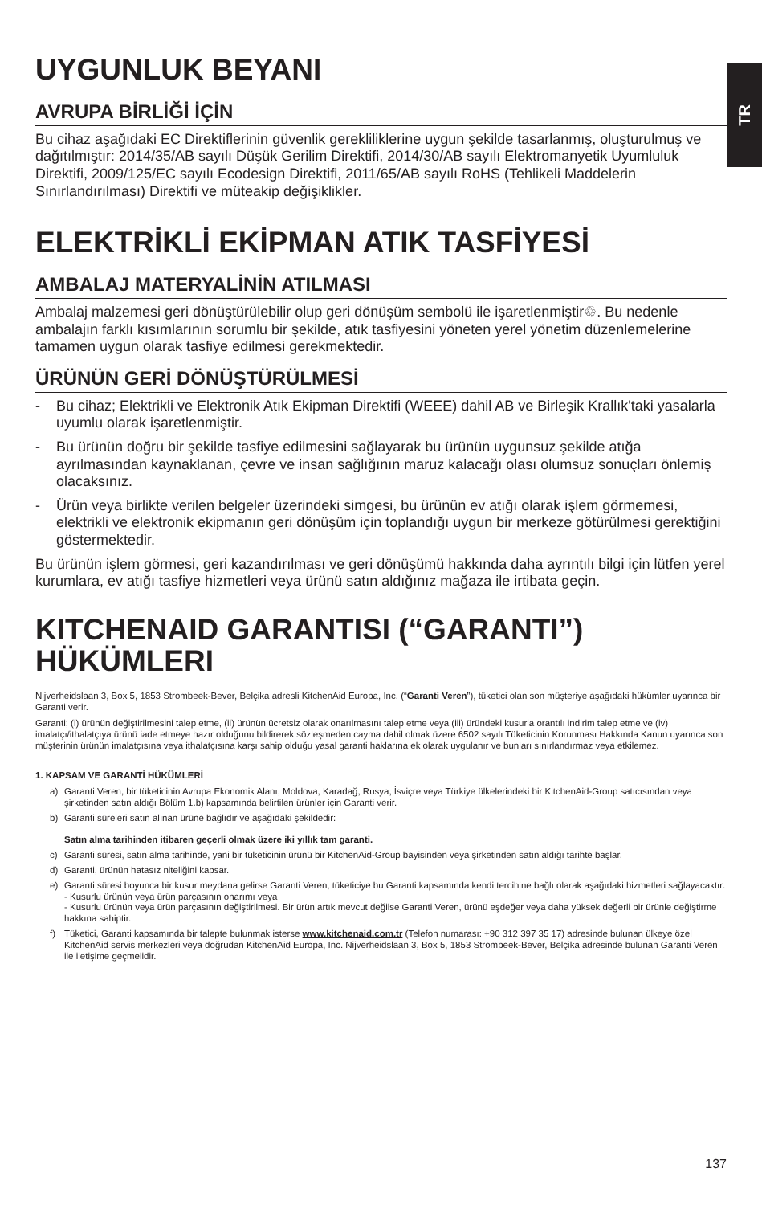TR
UYGUNLUK BEYANI
AVRUPA BİRLİĞİ İÇİN
Bu cihaz aşağıdaki EC Direktiflerinin güvenlik gerekliliklerine uygun şekilde tasarlanmış, oluşturulmuş ve dağıtılmıştır: 2014/35/AB sayılı Düşük Gerilim Direktifi, 2014/30/AB sayılı Elektromanyetik Uyumluluk Direktifi, 2009/125/EC sayılı Ecodesign Direktifi, 2011/65/AB sayılı RoHS (Tehlikeli Maddelerin Sınırlandırılması) Direktifi ve müteakip değişiklikler.
ELEKTRİKLİ EKİPMAN ATIK TASFİYESİ
AMBALAJ MATERYALİNİN ATILMASI
Ambalaj malzemesi geri dönüştürülebilir olup geri dönüşüm sembolü ile işaretlenmiştir♲. Bu nedenle ambalajın farklı kısımlarının sorumlu bir şekilde, atık tasfiyesini yöneten yerel yönetim düzenlemelerine tamamen uygun olarak tasfiye edilmesi gerekmektedir.
ÜRÜNÜN GERİ DÖNÜŞTÜRÜLMESİ
- Bu cihaz; Elektrikli ve Elektronik Atık Ekipman Direktifi (WEEE) dahil AB ve Birleşik Krallık'taki yasalarla uyumlu olarak işaretlenmiştir.
- Bu ürünün doğru bir şekilde tasfiye edilmesini sağlayarak bu ürünün uygunsuz şekilde atığa ayrılmasından kaynaklanan, çevre ve insan sağlığının maruz kalacağı olası olumsuz sonuçları önlemiş olacaksınız.
- Ürün veya birlikte verilen belgeler üzerindeki simgesi, bu ürünün ev atığı olarak işlem görmemesi, elektrikli ve elektronik ekipmanın geri dönüşüm için toplandığı uygun bir merkeze götürülmesi gerektiğini göstermektedir.
Bu ürünün işlem görmesi, geri kazandırılması ve geri dönüşümü hakkında daha ayrıntılı bilgi için lütfen yerel kurumlara, ev atığı tasfiye hizmetleri veya ürünü satın aldığınız mağaza ile irtibata geçin.
KITCHENAID GARANTISI (“GARANTI”) HÜKÜMLERI
Nijverheidslaan 3, Box 5, 1853 Strombeek-Bever, Belçika adresli KitchenAid Europa, Inc. (“Garanti Veren”), tüketici olan son müşteriye aşağıdaki hükümler uyarınca bir Garanti verir.
Garanti; (i) ürünün değiştirilmesini talep etme, (ii) ürünün ücretsiz olarak onarılmasını talep etme veya (iii) üründeki kusurla orantılı indirim talep etme ve (iv) imalatçı/ithalatçıya ürünü iade etmeye hazır olduğunu bildirerek sözleşmeden cayma dahil olmak üzere 6502 sayılı Tüketicinin Korunması Hakkında Kanun uyarınca son müşterinin ürünün imalatçısına veya ithalatçısına karşı sahip olduğu yasal garanti haklarına ek olarak uygulanır ve bunları sınırlandırmaz veya etkilemez.
1. KAPSAM VE GARANTİ HÜKÜMLERİ
a) Garanti Veren, bir tüketicinin Avrupa Ekonomik Alanı, Moldova, Karadağ, Rusya, İsviçre veya Türkiye ülkelerindeki bir KitchenAid-Group satıcısından veya şirketinden satın aldığı Bölüm 1.b) kapsamında belirtilen ürünler için Garanti verir.
b) Garanti süreleri satın alınan ürüne bağlıdır ve aşağıdaki şekildedir:
Satın alma tarihinden itibaren geçerli olmak üzere iki yıllık tam garanti.
c) Garanti süresi, satın alma tarihinde, yani bir tüketicinin ürünü bir KitchenAid-Group bayisinden veya şirketinden satın aldığı tarihte başlar.
d) Garanti, ürünün hatasız niteliğini kapsar.
e) Garanti süresi boyunca bir kusur meydana gelirse Garanti Veren, tüketiciye bu Garanti kapsamında kendi tercihine bağlı olarak aşağıdaki hizmetleri sağlayacaktır:
- Kusurlu ürünün veya ürün parçasının onarımı veya
- Kusurlu ürünün veya ürün parçasının değiştirilmesi. Bir ürün artık mevcut değilse Garanti Veren, ürünü eşdeğer veya daha yüksek değerli bir ürünle değiştirme hakkına sahiptir.
f) Tüketici, Garanti kapsamında bir talepte bulunmak isterse www.kitchenaid.com.tr (Telefon numarası: +90 312 397 35 17) adresinde bulunan ülkeye özel KitchenAid servis merkezleri veya doğrudan KitchenAid Europa, Inc. Nijverheidslaan 3, Box 5, 1853 Strombeek-Bever, Belçika adresinde bulunan Garanti Veren ile iletişime geçmelidir.
137